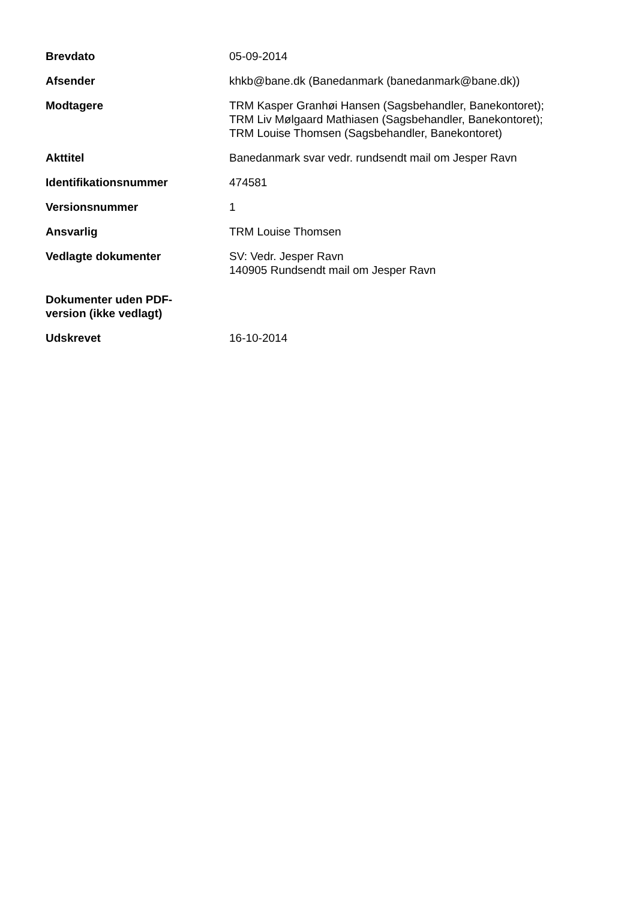| Brevdato | 05-09-2014 |
| Afsender | khkb@bane.dk (Banedanmark (banedanmark@bane.dk)) |
| Modtagere | TRM Kasper Granhøi Hansen (Sagsbehandler, Banekontoret); TRM Liv Mølgaard Mathiasen (Sagsbehandler, Banekontoret); TRM Louise Thomsen (Sagsbehandler, Banekontoret) |
| Akttitel | Banedanmark svar vedr. rundsendt mail om Jesper Ravn |
| Identifikationsnummer | 474581 |
| Versionsnummer | 1 |
| Ansvarlig | TRM Louise Thomsen |
| Vedlagte dokumenter | SV: Vedr. Jesper Ravn 140905 Rundsendt mail om Jesper Ravn |
| Dokumenter uden PDF- version (ikke vedlagt) | |
| Udskrevet | 16-10-2014 |